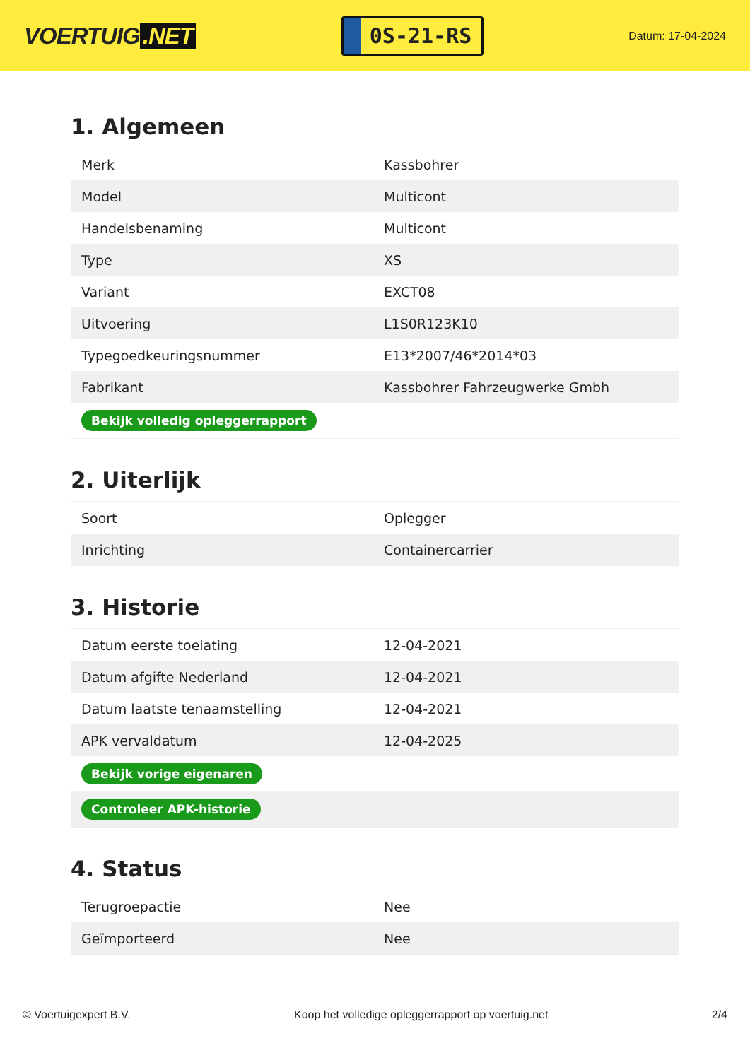VOERTUIG.NET
0S-21-RS
Datum: 17-04-2024
1. Algemeen
| Merk | Kassbohrer |
| Model | Multicont |
| Handelsbenaming | Multicont |
| Type | XS |
| Variant | EXCT08 |
| Uitvoering | L1S0R123K10 |
| Typegoedkeuringsnummer | E13*2007/46*2014*03 |
| Fabrikant | Kassbohrer Fahrzeugwerke Gmbh |
| Bekijk volledig opleggerrapport | |
2. Uiterlijk
| Soort | Oplegger |
| Inrichting | Containercarrier |
3. Historie
| Datum eerste toelating | 12-04-2021 |
| Datum afgifte Nederland | 12-04-2021 |
| Datum laatste tenaamstelling | 12-04-2021 |
| APK vervaldatum | 12-04-2025 |
| Bekijk vorige eigenaren | |
| Controleer APK-historie | |
4. Status
| Terugroepactie | Nee |
| Geïmporteerd | Nee |
© Voertuigexpert B.V. Koop het volledige opleggerrapport op voertuig.net 2/4